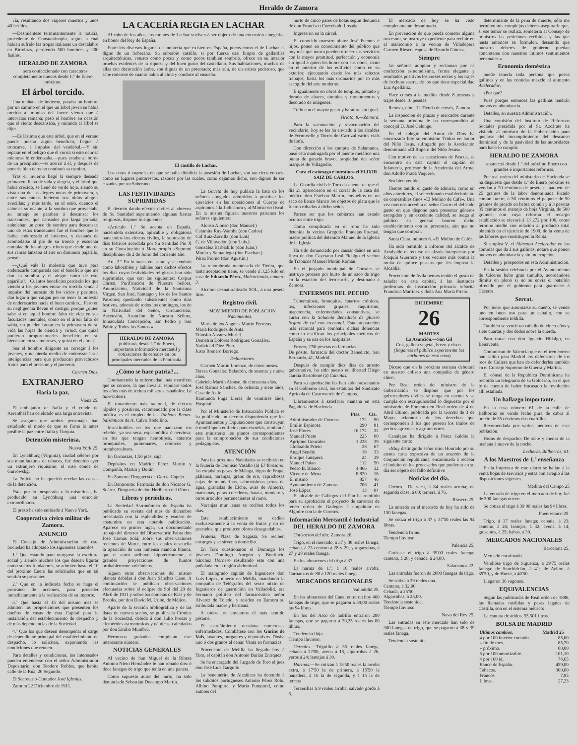Heraldo de Zamora
vía, resultando dos viajeros muertos y unos 40 heridos.
—Desmiéntese terminantemente la noticia, procedente de Constantinopla, según la cual habían sufrido las tropas italianas un descalabro en Birtobras, perdiendo 500 hombres y 200 fusiles.
HERALDO DE ZAMORA
será confeccionado con caracteres completamente nuevos desde 1.º de Enero próximo.
El árbol torcido.
Una mañana de invierno, pasaba un hombre por un camino en el que un árbol joven se había torcido á impulso del fuerte viento que á intervalos reinaba; pasó el hombre en ocasión que el viento descansaba, y mirando al árbol se dijo:
—Es lástima que este árbol, que en el verano puede prestar algún beneficio, llegue á troncarse, á impulso del vendabal.—Y sin reparar en el peligro que él corría si esto ocurría mientras le enderezaba,—pues estaba al borde de un precipicio,—se acercó á él, y después de ponerle bien derecho continuó su camino.
Tras el invierno llegó la siempre deseada primavera llena de vida y alegría, y el árbol que había crecido, se llenó de verde hoja, siendo su vista una de las alegres notas de primavera, y entre sus ramas hicieron sus nidos alegres avecillas; y más tarde, en el estío, cuando el calor es sofocante, á la sombra que proyectaba su ramaje se paraban á descansar los transeuntes, que cansados por larga jornada, anhelaban un poco de sombra para descansar: uno de estos transeuntes fué el hombre que le había enderezado el invierno, y después de acomodarse al pié de su tronco y escuchar complacido los alegres trinos que desde una de sus ramas lanzaba al aire un diminuto pajarillo, pensó:
—¿Qué vale la molestia que tuve para enderezarle comparada con el beneficio que me dan su sombra y el alegre canto de este pajarillo?... Cuántos beneficios perderán los que viendo á los jóvenes entrar en torcida senda á impulso del huracán de los vicios y pasiones, dan lugar á que caigan por no tener la molestia de enderezarlos hacia el buen camino... Pero en su negligencia llevan el castigo, porque ¿quien sabe si en aquel hombre falto de vida en sus facultades mentales, como en el árbol falto de sabia, no pueden brotar en la primavera de su vida las hojas de ciencia y virtud, que quizá pudieran proporcionarles beneficio en su bienestar, en sus intereses, y quizá en el alma?
Sea el hombre diligente en corregir á los jóvenes, y no pierda medio de enderezar á sus inteligencias para que produzcan provechosos frutos para el presente y el porvenir.
Carmen Díaz.
EXTRANJERO
Hacia la paz.
Viena 25.
El embajador de Italia y el conde de Aerenthal han celebrado una larga entrevista.
Se asegura que ambos personajes han estudiado el modo de que se firme lo antes posible la paz entre Italia y Turquía.
Detención misteriosa.
Nueva York 25.
En Lynchburg (Virginia), ciudad célebre por sus manufacturas de tabacos, fué detenido ayer un extranjero riquísimo: el ruso conde de Gurrowskg.
La Policía no ha querido revelar las causas de la detención.
Esta, por lo inesperada y lo misteriosa, ha producido en Lynchburg una emoción extraordinaria.
El preso ha sido embiado á Nueva York.
Cooperativa cívico militar de Zamora.
ANUNCIO
El Consejo de Administración de esta Sociedad ha adoptado los siguientes acuerdos:
1.º Que estando para otorgarse la escritura social y siendo muchos los que desean figurar como socios fundadores, se admiten hasta el 10 del próximo Enero las solicitudes que en tal sentido se presenten.
2.º Que en la indicada fecha se haga el prorrateo de acciones, para proceder inmediatamente á la realización de su importe.
3.º Que hasta el 15 del mismo mes se admiten las proposiciones que presenten los dueños de casas de esta Capital para la instalación del establecimiento de despacho y de más dependencias de la Sociedad.
4.º Que los que deseen desempeñar el cargo de dependiente principal del establecimiento de despacho, lo soliciten, exponiendo las condiciones que reunen.
Para detalles y condiciones, los interesados pueden entenderse con el señor Administrador Depositario, don Teodoro Robles, que habita calle de la Rúa, 20 Segundo.
El Secretario-Contador José Iglesias.
Zamora 22 Diciembre de 1911.
LA CACERÍA REGIA EN LACHAR
Al cabo de los años, los montes de Lachar vuelven á ser objeto de una excursión cinegética en honor del Rey de España.
Entre los diversos lugares de montería que existen en España, pocos como el de Lachar es digno de un Soberano. Su soberbio castillo, si por fuerza casi limpio de gallardías arquitectónicas, vetusto como pocos y como pocos también sombrío, ofrece en su interior pruebas evidentes de la riqueza y del buen gusto del castellano. Sus habitaciones, muchas de ellas con decoración árabe, son dignas de un potentado; más aún, de un artista poderoso, que sabe rodearse de cuanto habla al alma y conduce al ensueño.
El castillo de Lachar.
Los cotos ó cuarteles en que se halla dividida la posesión de Lachar, son tan ricos en caza como en lugares pintorescos, razones por las cuales, como dejamos dicho, son dignos de ser cazados por un Soberano.
LAS FESTIVIDADES SUPRIMIDAS
El decreto dando efectos civiles al «breve» de Su Santidad suprimiendo algunas fiestas religiosas, dispone lo siguiente:
«Artículo 1.º Se acepta en España, haciéndola extensiva, aplicable y obligatoria para todos los efectos civiles, la supresión de días festivos acordada por Su Santidad Pío X en su Constitución ó Motu propio «Supremi disciplinae» de 2 de Junio del corriente año.
Art. 2.º En lo sucesivo, serán y se tendrán como laborables y hábiles para dichos efectos los días cuyas festividades religiosas han sido suprimidas, que son las siguientes: Corpus Christi, Purificación de Nuestra Señora, Anunciación, Natividad de la Santísima Virgen, San José, Santiago y los de los Santos Patronos; quedando subsistentes como días festivos, además de todos los domingos, los de la Natividad del Señor, Circuncisión, Ascensión, Asunción de Nuestra Señora, Inmaculada Concepción, San Pedro y San Pablo y Todos los Santos.»
HERALDO DE ZAMORA
publicará, desde 1.º de Enero, importante información mercantil y cotizaciones de cereales en los principales mercados de la Península.
¿Cómo se hace patria?...
Combatiendo la enfermedad más mortífera que se conoce, la que lleva al sepulcro todos los años más de treinta mil seres españoles: La tuberculosis.
El tratamiento más racional, de efectos rápidos y positivos, recomendado por la clase médica, es el empleo de las Tabletas Benzo-balsámicas de A. Calvo Rodellino.
Insustituibles en los que padezcan tos rebelde, ya sea seca, espasmódica ó nerviosa; en los que tengan hemotipsis, catarros bronquiales, pulmonares, crónicos y pretuberculosos.
En farmacias, 1,50 ptas. caja.
Depósitos en Madrid: Pérez Martín y Compañía, Martín y Durán.
En Zamora: Droguería de García Capelo.
En Benavente: Farmacia de don Nicanor G. Suárez, Droguería de don Heriberto del Olmo.
Libros y periódicos.
La Sociedad Astronómica de España ha publicado su revista del mes de diciembre presentada con la esplendidez y esmero de costumbre en esta notable publicación. Aparece en primer lugar, un documentado trabajo del director del Observatorio Fabra don José Comas Solá; sobre sus observaciones recientes de Marte, entre las cuales descuella la aparición de una inmensa mancha blanca, que el autor atribuye, hipotéticamente, á grandes proyecciones de humos probablemente volcánicos.
Siguen otras observaciones del mismo planeta debidas á don Juan Sánchez Cano. A continuación se publican observaciones efectuadas sobre el eclipse de Sol del 29 de Abril de 1911 y sobre los cometas de Kies y de Brooks, por don David M. Uribe, de Méjico.
Aparte de la sección bibliográfica y de las listas de nuevos socios, se publica la Crónica de la Sociedad, debida á don Julio Presas y efemérides astronómicas y náuticas, calculadas por don Emilio Mumbrú.
Hermosos grabados completan este interesante número.
NOTICIAS GENERALES
Al vecino de San Miguel de la Ribera Antonio Nieto Hernández le han robado diez ó doce fanegas de trigo que tenía en una panera.
Como supuesto autor del hurto, ha sido denunciado Sebastián Docampo Martín.
La Gaceta de hoy publica la lista de los señores abogados admitidos á practicar los ejercicios en las oposiciones al Cuerpo de aspirantes á la Judicatura y al Ministerio fiscal. En la misma figuran nuestros paisanos los señores siguientes:
Alonso Alonso (don Manuel.)
Calamita Ruy-Wamba (don Carlos)
Cid Ruiz-Zorrilla (don Luis)
G. de Villavedón (don Luis.)
González Barbadillo (don Juan.)
Morán y Samaniego (don Esteban.)
Pérez Piorno (don Agustín.)
La renombrada mantecada de Tiedra, que tanta aceptación tiene, se vende á 3,25 kilo en casa de Eduardo Pérez, Malcocinado, número 3.
Alcohol desnaturalizado SOL, á una peseta litro.
Registro civil.
MOVIMIENTO DE POBLACION
Nacimientos.
María de los Angeles Martín Ferreras.
María Rodríguez de Anta.
Tránsito Alvarez Muriel.
Demetria Dolores Rodríguez González.
Natividad Diez Pino.
Justo Romero Borrego.
Defunciones.
Carmen Martín Lorenzo, de cinco meses.
Teresa González Baladrón, de sesenta y nueve años.
Gabriela Martín Alonso, de cincuenta años.
José Ramos Sánchez, de ochenta y siete años, Casa de Asilo.
Raimunda Puga Lleras, de veintitrés años, Hospital.
Por el Ministerio de Instrucción Pública se ha publicado un decreto disponiendo que los Ayuntamientos y Diputaciones que construyan ó modifiquen edificios para escuelas, remitan á este ministerio los planos correspondientes para la comprobación de sus condiciones pedagógicas.
ATENCIÓN
Para las próximas Navidades se recibirán en la frutería de Dionisio Vasallo (á) El Toresano, las exquisitas pasas de Málaga, higos de Fraga, plátanos, naranjas, grano de oro, caprichosas cajas de mandarinas, sabrosísimas peras de agua, granadas de Elche, uvas de Almería, manzanas, peras cocederas, batata, moniato y otros artículos pertenecientes al ramo.
Naranjas mur ianas se reciben todos los días.
Este establecimiento se dedica exclusivamente á la venta de frutas y no de pescados, que producen olores desagradables.
Frutería, Plaza de Sagasta. Se reciben encargos y se sirven á domicilio.
En Toro cuestionaron el Domingo los jóvenes Domingo Anegón y Bonifacio Sánchez Hornero resultando este con una puñalada en la región abdominal.
El malogrado capitán de Ingenieros don Luis López, muerto en Melilla, mandando la compañía de Telégrafos del sexto mixto de Ingenieros de guarnición en Valladolid, era hermano político del farmacéutico señor Alvarez de Toledo, y residen en Zamora su atribulada madre y hermana.
A todos les enviamos el más sentido pésame.
El estreñimiento ocasiona numerosas enfermedades. Combátese con los Garins de Vals, laxantes, purgantes y depurativos. Dosis: uno ó dos granos al cenar. Venta en farmacias.
Procedente de Melilla ha llegado hoy á Toro, el capitán don Antonio Barián Enríquez.
Se ha encargado del Juzgado de Toro el juez don José Luis Gargollo.
La benemérita de Alcañices ha detenido á los súbditos portugueses Antonio Pérez Rolo, Albino Pumpurel y María Pumpurel, como autores del
hurto de cinco pares de botas según denuncia de don Francisco Corcobado Losada
Ingresaron en la cárcel.
El conocido maestro pintor José Fuentes é hijos, ponen en conocimiento del público que hoy más que nunca pueden ofrecer sus servicios con la mayor prontitud, perfección y economía sin igual á quien les honre con sus obras, tanto en el interior de los edificios como en su exterior; ejecutando desde los más selectos trabajos, hasta los más ordinarios por lo más escogido del arte moderno.
E igualmente en obras de templos, pintado y dorado de altares, túmulos y monumentos y decorado de imágenes.
Todo con el mayor gusto y baratura sin igual.
Viriato, 8.—Zamora.
Para la vacunación y revacunación del vecindario, hoy se les ha enviado á los alcaldes de Fermoselle y Torres del Carrizal varios vials de linfa.
Con dirección á los campos de Salamanca, pasó esta madrugada por el puente metálico una punta de ganado bravo, propiedad del señor marqués de Villagodio.
Cura el estómago é intestinos el ELIXIR SAIZ DE CARLOS.
La Guardia civil de Toro da cuenta de que el día 21 aparecieron en el corral de la casa del médico don Esteban Martín, envueltos en un saco de lienzo blanco los objetos de plata que le fueron robados á dicho señor.
Parece ser que los cubiertos han estado ocultos entre trigo.
Como complicada en el robo ha sido detenida la vecina Gregoria Fradejas Pascual, madre política del detenido Manuel de la Iglesia de la Iglesia.
Ha sido denunciado por causar daños en una finca de don Cayetano Leal Fidalgo el vecino de Trabazos Manuel Morán Román.
En el juzgado municipal de Corrales se instruye proceso por hurto de un saco de trigo en la estación del ferrocarril, y destinado á Zamora.
ENFERMOS DEL PECHO
Tuberculosis, bronquitis, catarros crónicos, tos, infecciones gripales, raquitismo, inapetencia, enfermedades consuntivas, se curan con la Solución Benedicto de glicero fosfato de cal con creosotal. Esta preparación más racional para combatir dichas dolencias como lo testifican los principales médicos de España y se usa en los hospitales.
Frasco, 2'50 pesetas en farmacias.
De pósito, farmacia del doctor Benedicto, San Bernardo, 41, Madrid.
Después de cumplir diez días de arresto gubernativo, ha sido puesto en libertad Diego García Bartolomé (a) Catriñas.
Para su aprobación les han sido presentados en el Gobierno civil, los estatutos del Sindicato Agrícola de Castroverde de Campos.
Libramientos á satisfacer mañana en esta Pagaduría de Hacienda.
| | Ptas. | Cts. |
| --- | --- | --- |
| Administrador de Correos | 172 | 90 |
| Emilio Espinosa | 290 | 81 |
| José Flores | 16.172 | 32 |
| Manuel Prieto | 225 | 00 |
| Agripino González | 1.238 | 39 |
| Clodoaldo Prieto | 38 | 67 |
| Angel Sendín | 18 | 33 |
| Enrique Junquera | 24 | 39 |
| Manuel Palao | 112 | 50 |
| Pedro B. Blanco | 4.866 | 32 |
| Vicente de Mena | 8.820 | 18 |
| El mismo | 857 | 46 |
| Ayuntamiento de Zamora | 706 | 41 |
| José López | 13 | 04 |
El alcalde de Gallegos del Pan ha remitido para su aprobación el proyecto de carretera de tercer orden de Gallegos á empalmar en Algodre con la de Coreses.
Información Mercantil é Industrial DEL HERALDO DE ZAMORA
Cotización del día: Zamora 26.
Trigo, en el mercado, á 37 y 38 reales fanega; cebada, á 23 centeno á 28 y 29, y algarrobas, á 27 y 28 reales fanega.
En los almacenes del trigo á 37.
La harina de 1.ª, á 16 reales arroba. Garbanzos de 80 á 120 reales fanega.
MERCADOS REGIONALES
Valladolid 25.
En los almacenes del Canal entraron hoy 400 fanegas de trigo, que se pagaron á 39,00 reales las 94 libras.
En los del Arco de ladrillo entraron 200 fanegas, que se pagaron á 39,25 reales las 00 libras.
Tendencia floja.
Tiempo lluvioso.
Cereales.—Triguillo á 35 reales fanega, cebada á 22'00, avena á 15, algarrobas á 26, yeros á 24; lentejas á 30.
Harinas.—Se cotizan á 18'50 reales la arroba extra, á 17'50 la de primera, á 15'50 la panadera, á 16 la de segunda, y á 15 la de tercera.
Tercerillas á 9 reales arroba, salvado gordo á 6.
El mercado de hoy se ha visto completamente desanimado.
En prevención de que pueda cometer alguna travesura, se instruye expediente para recluir en el manicomio á la vecina de Villadepera Carmen Riesco, esposa de Ricardo Gómez.
Siempre
las señoras adoptan y reclaman por ns confección esmeradísima, forma elegante y resultados positivos los corsés rectos y los trajes de hechura sastre, de los que tiene especialidad Luz Apellániz.
Hace corsés á la medida desde 8 pesetas y trajes desde 10 pesetas.
Renova, núm. 12 Tienda de corsés, Zamora.
La inspección de plazas y mercados durante la semana próxima le ha correspondido al concejal D. José Calonge.
En el colegio del Amor de Dios ha comenzado hoy solemnísimo Triduo en honor del Niño Jesús, sufragado por la Asociación denominada «El Ropero del Niño Jesús».
Con motivo de las vacaciones de Pascua, se encuentra en esta capital el capitán de Infantería, profesor de la Academia del Arma, don Adolfo Prada Vaquero.
Sea bien venido.
Hemos tenido el gusto de admirar, como en años anteriores, el seleccionado establecimiento en comestibles finos «El Molino de Café». Una vez más nos acredita el señor Castro el delicado gusto en que dispone para presentar géneros escogidos y en excelente calidad; se ruega al público en general honren dicho establecimiento con su presencia, aún que no tengan que comprar.
Santa Clara, número 8. «El Molino de Café».
Ha sido remitido á informe del alcalde de Arrabalde el recurso de alzada interpuesto por Joaquín Guerrero y tres vecinos más contra la multa de quince pesetas que les impuso la Alcaldía.
Procedente de Avila hemos tenido el gusto de saludar en esta capital, á las ilustradas profesoras de instrucción primaria señorita Francisca Martínez y doña Ana María Prieto.
DICIEMBRE
26
MARTES
La Asunción.—San Gil
Cok, galleta vegetal, brezo y cisco.
(Rogamos al público experimente los carbones de esta casa)
Dícese que en la próxima semana debutará en nuestro coliseo una compañía de género chico.
Por Real orden del ministro de la Gobernación se dispone que por los gobernadores civiles se tenga en cuenta y se cumpla con escrupulosidad lo dispuesto por el ministerio de Fomento en Real orden de 4 de Abril último, publicada por la Gaceta de 3 de Mayo, aclaratoria de los derechos que corresponden á los que poseen los títulos de peritos agrícolas y agrimensores.
Canalejas ha dirigido á Pérez Galdós la siguiente carta:
«Muy distinguido señor mío: Honrado por su atenta carta expresiva de un acuerdo de la Conjunción republicana, encaminada á recabar el indulto de los procesados que pudieran en su día ser objeto del fallo definitivo
Noticias del día.
Carnes.—De vaca, á 84 reales arroba; de segunda clase, á 80; ternera, á 76.
Rioseco 25.
La entrada en el mercado de hoy ha sido de 150 fanegas.
Se cotiza el trigo á 37 y 37'50 reales las 94 libras.
Tendencia firme.
Tiempo lluvioso.
Palencia 25.
Cotízase el trigo á 39'00 reales fanega; centeno, á 28, y cebada, á 24,00.
Salamanca 22.
Las entradas fueron de 2000 fanegas de trigo.
Se cotiza á 39 reales una.
Centeno, á 32,00.
Cebada, á 25'50.
Algarrobas, á 25,00.
Tendencia sostenida.
Tiempo lluvioso.
Nava del Rey 25.
Las entradas en este mercado han sido de 300 fanegas de trigo, que se pagaron á 38 y 39 reales fanega.
Tendencia sostenida.
determinante de la pena de muerte, sólo me permiten mis complejos deberes asegurarle que, si ese temor se realiza, someteria al Consejo de ministros las peticiones recibidas y las que hasta entonces se formulen, deseando que nuestros deberes de gobierno puedan concretarse con nuestros íntimos sentimientos personales.»
Economía doméstica
puede tenerla toda persona que posea gallinas y en las comidas mezcle el alimento Acelerador.
¿Por qué?
Pues porque entonces las gallinas tendrán huevos en abundancia.
Detalles, en nuestra Administración.
Una comisión del Instituto de Reformas Sociales presidida por el Sr. Azcárate ha visitado al ministro de la Gobernación para quejarse del incumplimiento del descanso dominical y de la pasividad de las autoridades para hacerlo cumplir.
HERALDO DE ZAMORA
aparecerá desde 1.º del próximo Enero con grandes é importantes reformas.
Por real orden del ministerio de Hacienda se ha dispuesto que desde 1.º de Enero próximo se vendan á 20 céntimos de peseta el paquete de 25 gramos de la labor denominada Picado común fuerte; á 50 céntimos el paquete de 50 gramos de picado en hebra común y á 3 pesetas 35 céntimos el manojo de hoja Virginia, de 500 gramos; con cuya reforma el recargo establecido se elevará á 13 272 por 100, como término medio con relación al producto total obtenido en el ejercicio de 1909, de la venta de las labores que constituyen la Renta.
Si emplea V. el Alimento Acelerador en las comidas que da á sus gallinas, notará que ponen huevos en abundancia y sin interrupción.
Detalles y prospectos en esta Administración.
En la sesión celebrada por el Ayuntamiento de Cáceres hubo gran tumulto, acordándose dimitir en pleno si no se envía el batallón ofrecido por el gobierno para guarnecer á Cáceres.
Serrat.
Por tener que ausentarse su dueño, se vende uno en buen uso para un caballo, con su correspondiente toldilla.
También se vende un caballo de cinco años y siete cuartas y dos dedos sobre la cuerda.
Para tratar con don Ignacio Hidalgo, en Benavente.
Comunican de Valencia que en el tren correo han salido para Madrid los defensores de los reos de Culiera que han de defenderles también en el Consejo Supremo de Guerra y Marina.
El cónsul de la República Dominicana ha recibido un telegrama de su Gobierno, en el que le da cuenta de haber fracasado la revolución allí estallada.
Un hallazgo importante.
En la casa número 61 de la calle de Balborraz se vende leche pura de cabra al precio de 35 céntimos dos cuartillos.
Recomendada por varios médicos de esta población.
Horas de despacho: De siete y media de la mañana á nueve de la noche.
Lechería, Balborraz, 61.
A los Maestros de 1.ª enseñanza
En la Imprenta de este diario se hallan á la venta hojas de servicios y estas con arreglo á las disposiciones vigentes.
Medina del Campo 25
La entrada de trigo en el mercado de hoy fué de 500 fanegas nuevo.
Se cotiza el trigo á 39 00 reales las 94 libras.
Fuentesaúco 25.
Trigo, á 37 reales fanega; cebada, á 23; centeno, á 26; lentejas, á 32; avena, á 14; guisantes, á 25; habas, á 30.
MERCADOS NACIONALES
Barcelona 25.
Mercado encalmado.
Vendióse trigo de Sigüenza, á 39'75 reales fanega; de Sanchidrián, á 41; de Ayllón, á 39'50, y de Huete, á 40'50.
Llegaron 36 vagones.
EQUIVALENCIAS
Según las publicadas de Real orden de 1886, las llamadas medidas y pesas legales de Castilla, son en el sistema métrico:
La cántara de áridos, 55,501 litros.
BOLSA DE MADRID
| Ultimos cambios. | Madrid 25 |
| --- | --- |
| 4 por 100 interior contado. | 85,60 |
| » fin de mes. | 85,70 |
| » próximo. | 00,00 |
| 5 por 100 amortizable. | 101,10 |
| 4 por 100 id. | 74,65 |
| Banco de España. | 459,00 |
| Tabacos. | 300,00 |
| Francos. | 7,95 |
| Libras. | 27,23 |